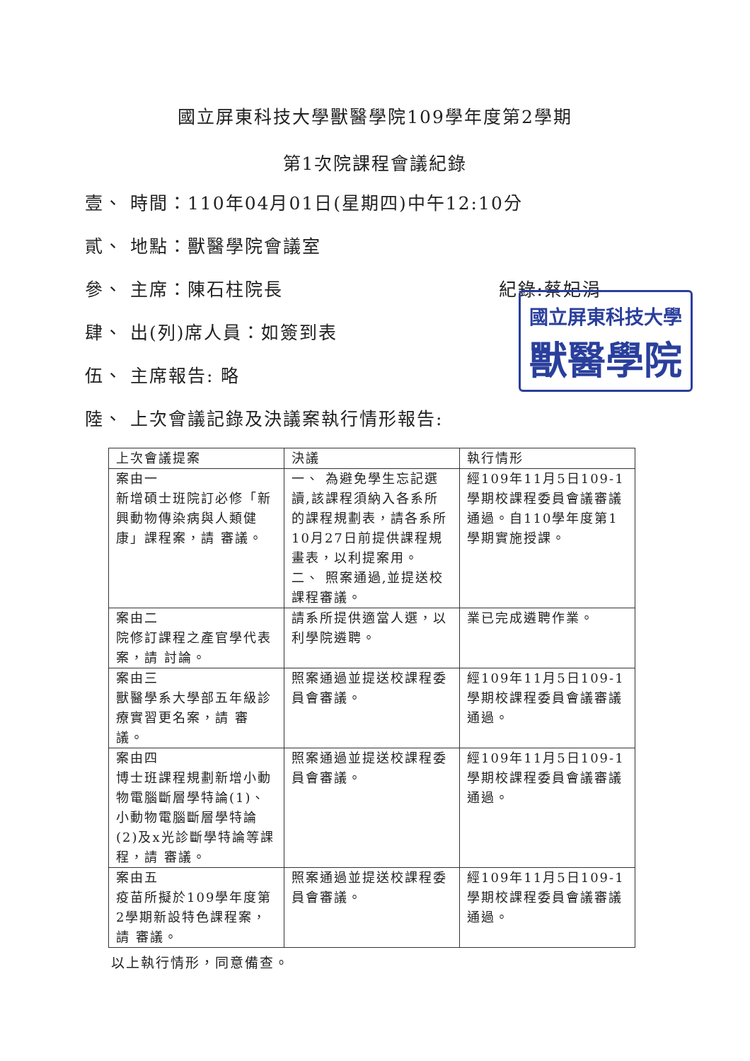國立屏東科技大學獸醫學院109學年度第2學期
第1次院課程會議紀錄
壹、 時間：110年04月01日(星期四)中午12:10分
貳、 地點：獸醫學院會議室
參、 主席：陳石柱院長 紀錄:蔡妃涓
肆、 出(列)席人員：如簽到表
伍、 主席報告: 略
陸、 上次會議記錄及決議案執行情形報告:
國立屏東科技大學
獸醫學院
| 上次會議提案 | 決議 | 執行情形 |
| 案由一 新增碩士班院訂必修「新興動物傳染病與人類健康」課程案，請 審議。 | 一、 為避免學生忘記選讀,該課程須納入各系所的課程規劃表，請各系所10月27日前提供課程規畫表，以利提案用。 二、 照案通過,並提送校課程審議。 | 經109年11月5日109-1學期校課程委員會議審議通過。自110學年度第1學期實施授課。 |
| 案由二 院修訂課程之產官學代表案，請 討論。 | 請系所提供適當人選，以利學院遴聘。 | 業已完成遴聘作業。 |
| 案由三 獸醫學系大學部五年級診療實習更名案，請 審議。 | 照案通過並提送校課程委員會審議。 | 經109年11月5日109-1學期校課程委員會議審議通過。 |
| 案由四 博士班課程規劃新增小動物電腦斷層學特論(1)、小動物電腦斷層學特論(2)及x光診斷學特論等課程，請 審議。 | 照案通過並提送校課程委員會審議。 | 經109年11月5日109-1學期校課程委員會議審議通過。 |
| 案由五 疫苗所擬於109學年度第2學期新設特色課程案，請 審議。 | 照案通過並提送校課程委員會審議。 | 經109年11月5日109-1學期校課程委員會議審議通過。 |
以上執行情形，同意備查。